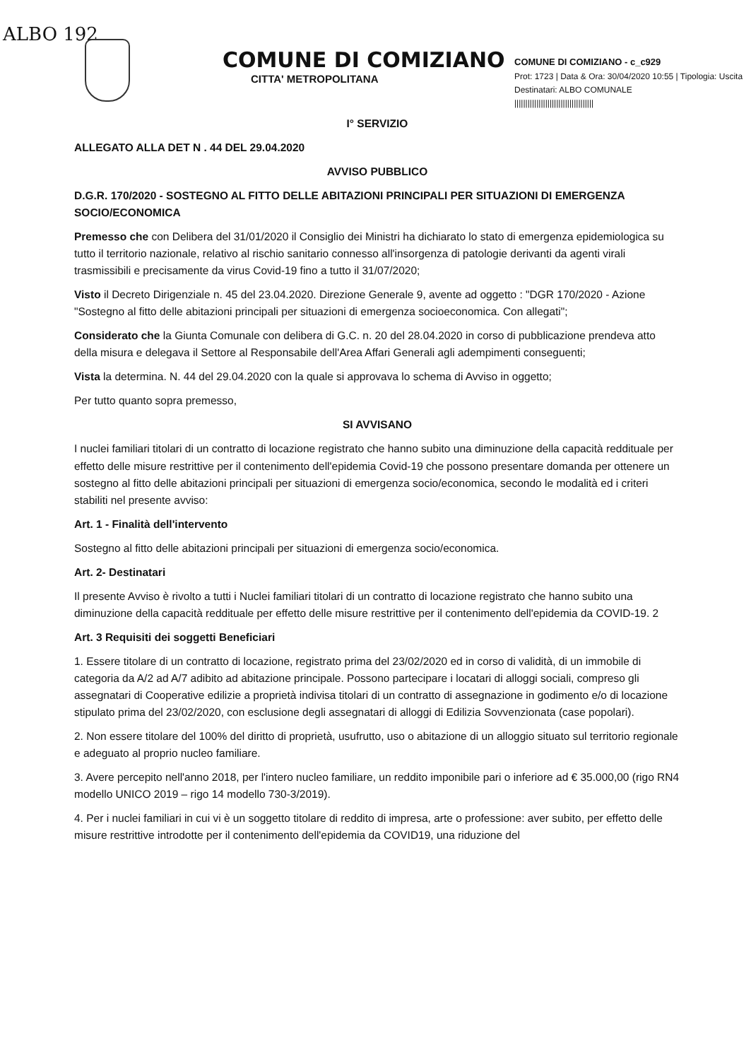ALBO 192
COMUNE DI COMIZIANO
CITTA' METROPOLITANA
COMUNE DI COMIZIANO - c_c929
Prot: 1723 | Data & Ora: 30/04/2020 10:55 | Tipologia: Uscita
Destinatari: ALBO COMUNALE
||||||||||||||||||||||||||||||||||||
I° SERVIZIO
ALLEGATO ALLA DET N . 44 DEL 29.04.2020
AVVISO PUBBLICO
D.G.R. 170/2020 - SOSTEGNO AL FITTO DELLE ABITAZIONI PRINCIPALI PER SITUAZIONI DI EMERGENZA SOCIO/ECONOMICA
Premesso che con Delibera del 31/01/2020 il Consiglio dei Ministri ha dichiarato lo stato di emergenza epidemiologica su tutto il territorio nazionale, relativo al rischio sanitario connesso all'insorgenza di patologie derivanti da agenti virali trasmissibili e precisamente da virus Covid-19 fino a tutto il 31/07/2020;
Visto il Decreto Dirigenziale n. 45 del 23.04.2020. Direzione Generale 9, avente ad oggetto : "DGR 170/2020 - Azione "Sostegno al fitto delle abitazioni principali per situazioni di emergenza socioeconomica. Con allegati";
Considerato che la Giunta Comunale con delibera di G.C. n. 20 del 28.04.2020 in corso di pubblicazione prendeva atto della misura e delegava il Settore al Responsabile dell'Area Affari Generali agli adempimenti conseguenti;
Vista la determina. N. 44 del 29.04.2020 con la quale si approvava lo schema di Avviso in oggetto;
Per tutto quanto sopra premesso,
SI AVVISANO
I nuclei familiari titolari di un contratto di locazione registrato che hanno subito una diminuzione della capacità reddituale per effetto delle misure restrittive per il contenimento dell'epidemia Covid-19 che possono presentare domanda per ottenere un sostegno al fitto delle abitazioni principali per situazioni di emergenza socio/economica, secondo le modalità ed i criteri stabiliti nel presente avviso:
Art. 1 - Finalità dell'intervento
Sostegno al fitto delle abitazioni principali per situazioni di emergenza socio/economica.
Art. 2- Destinatari
Il presente Avviso è rivolto a tutti i Nuclei familiari titolari di un contratto di locazione registrato che hanno subito una diminuzione della capacità reddituale per effetto delle misure restrittive per il contenimento dell'epidemia da COVID-19. 2
Art. 3 Requisiti dei soggetti Beneficiari
1. Essere titolare di un contratto di locazione, registrato prima del 23/02/2020 ed in corso di validità, di un immobile di categoria da A/2 ad A/7 adibito ad abitazione principale. Possono partecipare i locatari di alloggi sociali, compreso gli assegnatari di Cooperative edilizie a proprietà indivisa titolari di un contratto di assegnazione in godimento e/o di locazione stipulato prima del 23/02/2020, con esclusione degli assegnatari di alloggi di Edilizia Sovvenzionata (case popolari).
2. Non essere titolare del 100% del diritto di proprietà, usufrutto, uso o abitazione di un alloggio situato sul territorio regionale e adeguato al proprio nucleo familiare.
3. Avere percepito nell'anno 2018, per l'intero nucleo familiare, un reddito imponibile pari o inferiore ad € 35.000,00 (rigo RN4 modello UNICO 2019 – rigo 14 modello 730-3/2019).
4. Per i nuclei familiari in cui vi è un soggetto titolare di reddito di impresa, arte o professione: aver subito, per effetto delle misure restrittive introdotte per il contenimento dell'epidemia da COVID19, una riduzione del